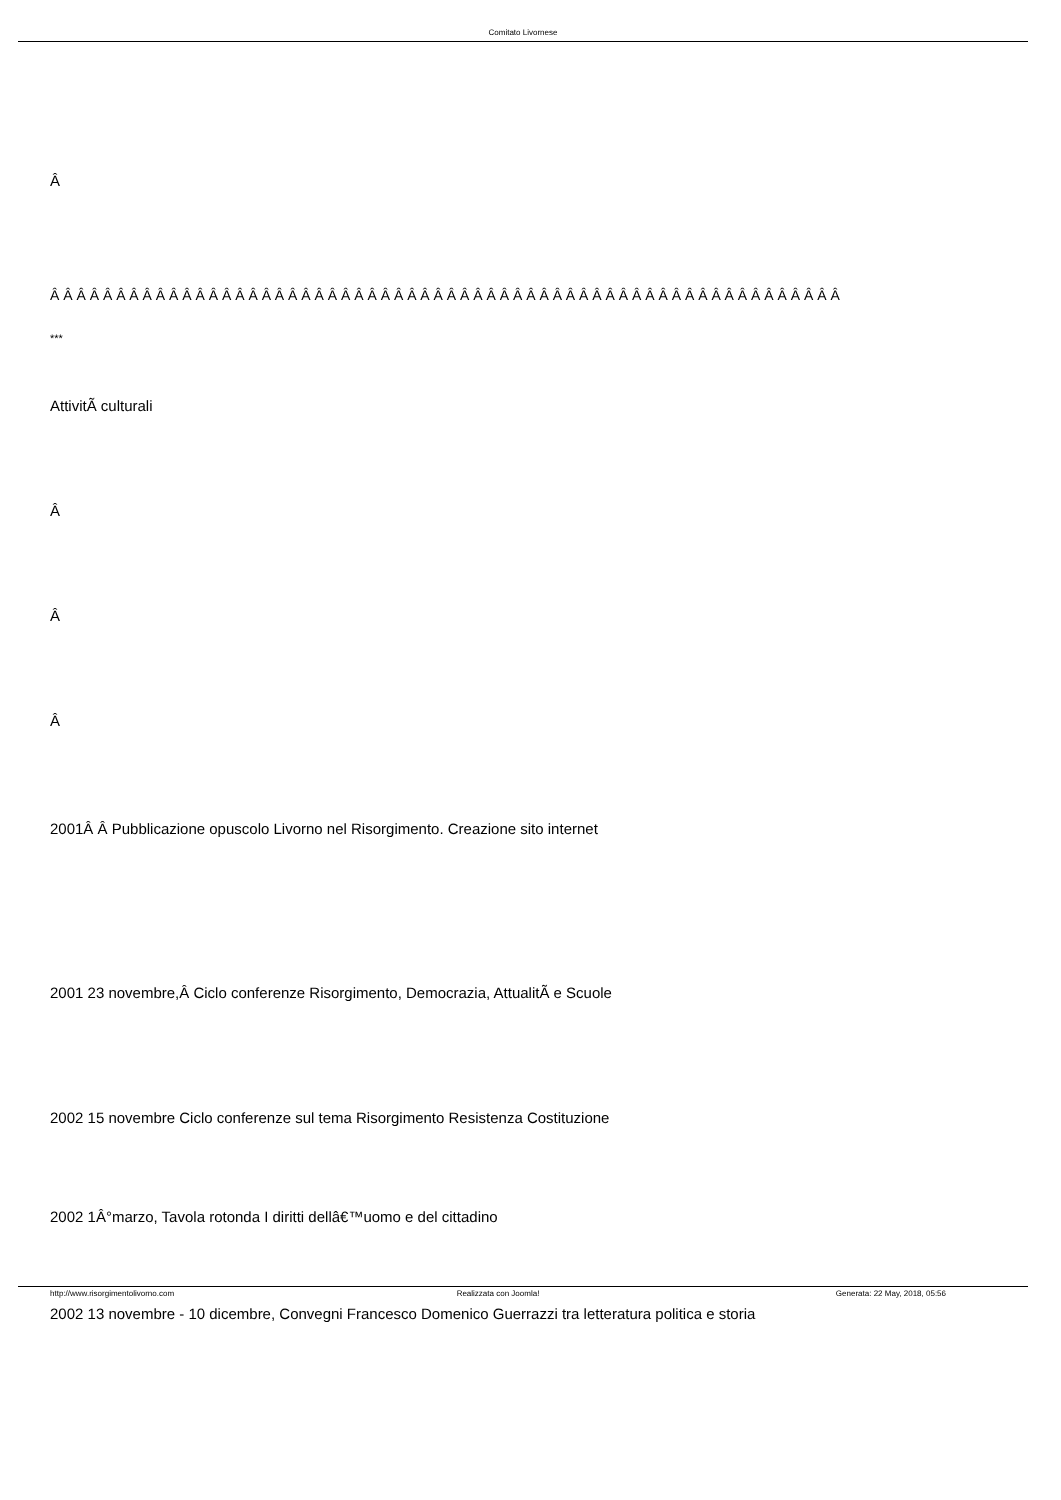Comitato Livornese
Â
Â Â Â Â Â Â Â Â Â Â Â Â Â Â Â Â Â Â Â Â Â Â Â Â Â Â Â Â Â Â Â Â Â Â Â Â Â Â Â Â Â Â Â Â Â Â Â Â Â Â Â Â Â Â Â Â Â Â Â Â
***
AttivitÃ culturali
Â
Â
Â
2001Â Â Pubblicazione opuscolo Livorno nel Risorgimento. Creazione sito internet
2001 23 novembre,Â Ciclo conferenze Risorgimento, Democrazia, AttualitÃ e Scuole
2002 15 novembre Ciclo conferenze sul tema Risorgimento Resistenza Costituzione
2002 1Â°marzo, Tavola rotonda I diritti dellâ€™uomo e del cittadino
2002 13 novembre - 10 dicembre, Convegni Francesco Domenico Guerrazzi tra letteratura politica e storia
http://www.risorgimentolivorno.com Realizzata con Joomla! Generata: 22 May, 2018, 05:56